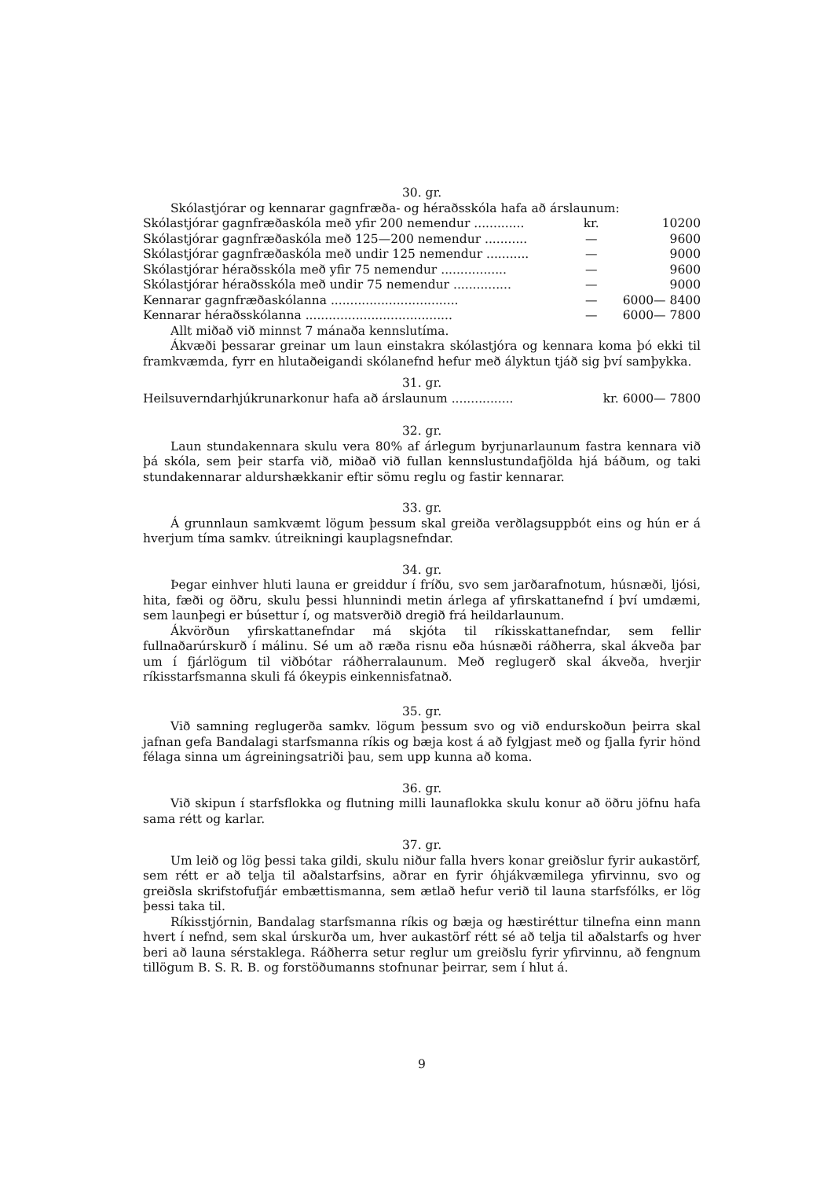30. gr.
Skólastjórar og kennarar gagnfræða- og héraðsskóla hafa að árslaunum:
| Skólastjórar gagnfræðaskóla með yfir 200 nemendur ............. | kr. | 10200 |
| Skólastjórar gagnfræðaskóla með 125—200 nemendur ........... | — | 9600 |
| Skólastjórar gagnfræðaskóla með undir 125 nemendur ........... | — | 9000 |
| Skólastjórar héraðsskóla með yfir 75 nemendur ................. | — | 9600 |
| Skólastjórar héraðsskóla með undir 75 nemendur ............... | — | 9000 |
| Kennarar gagnfræðaskólanna ................................. | — | 6000— 8400 |
| Kennarar héraðsskólanna ...................................... | — | 6000— 7800 |
Allt miðað við minnst 7 mánaða kennslutíma.
Ákvæði þessarar greinar um laun einstakra skólastjóra og kennara koma þó ekki til framkvæmda, fyrr en hlutaðeigandi skólanefnd hefur með ályktun tjáð sig því samþykka.
31. gr.
| Heilsuverndarhjúkrunarkonur hafa að árslaunum ................ | kr. 6000— 7800 |
32. gr.
Laun stundakennara skulu vera 80% af árlegum byrjunarlaunum fastra kennara við þá skóla, sem þeir starfa við, miðað við fullan kennslustundafjölda hjá báðum, og taki stundakennarar aldurshækkanir eftir sömu reglu og fastir kennarar.
33. gr.
Á grunnlaun samkvæmt lögum þessum skal greiða verðlagsuppbót eins og hún er á hverjum tíma samkv. útreikningi kauplagsnefndar.
34. gr.
Þegar einhver hluti launa er greiddur í fríðu, svo sem jarðarafnotum, húsnæði, ljósi, hita, fæði og öðru, skulu þessi hlunnindi metin árlega af yfirskattanefnd í því umdæmi, sem launþegi er búsettur í, og matsverðið dregið frá heildarlaunum.
Ákvörðun yfirskattanefndar má skjóta til ríkisskattanefndar, sem fellir fullnaðarúrskurð í málinu. Sé um að ræða risnu eða húsnæði ráðherra, skal ákveða þar um í fjárlögum til viðbótar ráðherralaunum. Með reglugerð skal ákveða, hverjir ríkisstarfsmanna skuli fá ókeypis einkennisfatnað.
35. gr.
Við samning reglugerða samkv. lögum þessum svo og við endurskoðun þeirra skal jafnan gefa Bandalagi starfsmanna ríkis og bæja kost á að fylgjast með og fjalla fyrir hönd félaga sinna um ágreiningsatriði þau, sem upp kunna að koma.
36. gr.
Við skipun í starfsflokka og flutning milli launaflokka skulu konur að öðru jöfnu hafa sama rétt og karlar.
37. gr.
Um leið og lög þessi taka gildi, skulu niður falla hvers konar greiðslur fyrir aukastörf, sem rétt er að telja til aðalstarfsins, aðrar en fyrir óhjákvæmilega yfirvinnu, svo og greiðsla skrifstofufjár embættismanna, sem ætlað hefur verið til launa starfsfólks, er lög þessi taka til.
Ríkisstjórnin, Bandalag starfsmanna ríkis og bæja og hæstiréttur tilnefna einn mann hvert í nefnd, sem skal úrskurða um, hver aukastörf rétt sé að telja til aðalstarfs og hver beri að launa sérstaklega. Ráðherra setur reglur um greiðslu fyrir yfirvinnu, að fengnum tillögum B. S. R. B. og forstöðumanns stofnunar þeirrar, sem í hlut á.
9